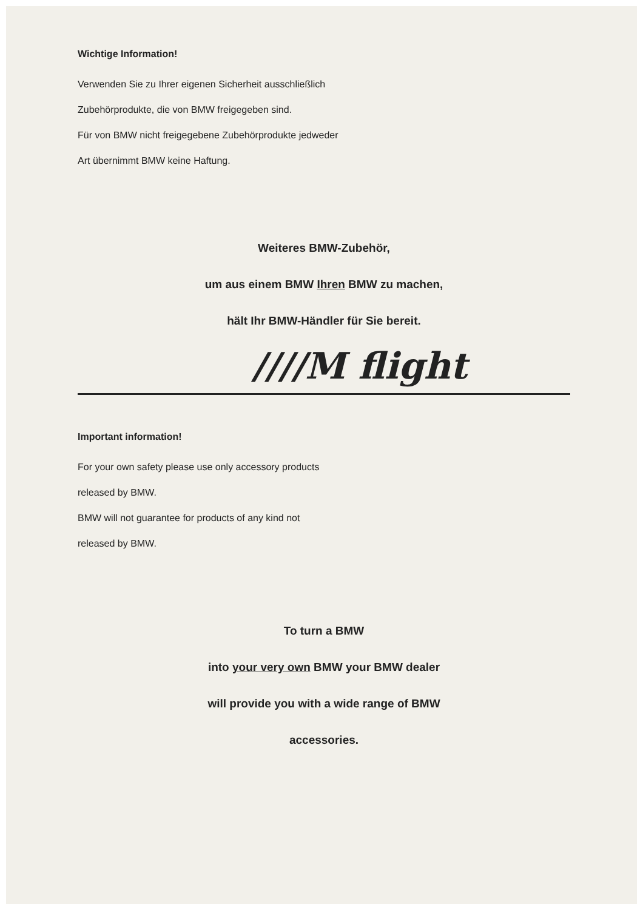Wichtige Information!
Verwenden Sie zu Ihrer eigenen Sicherheit ausschließlich
Zubehörprodukte, die von BMW freigegeben sind.
Für von BMW nicht freigegebene Zubehörprodukte jedweder
Art übernimmt BMW keine Haftung.
Weiteres BMW-Zubehör,
um aus einem BMW Ihren BMW zu machen,
hält Ihr BMW-Händler für Sie bereit.
////M flight
Important information!
For your own safety please use only accessory products
released by BMW.
BMW will not guarantee for products of any kind not
released by BMW.
To turn a BMW
into your very own BMW your BMW dealer
will provide you with a wide range of BMW
accessories.